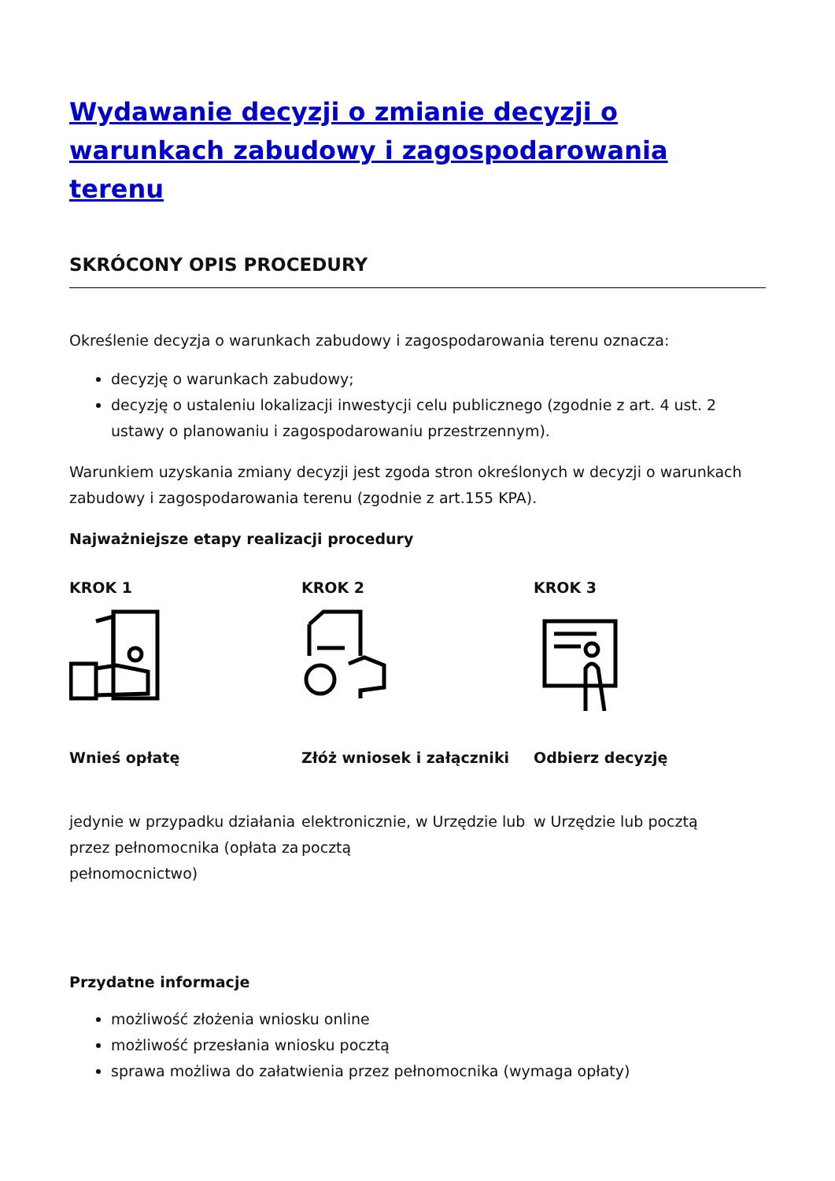Wydawanie decyzji o zmianie decyzji o warunkach zabudowy i zagospodarowania terenu
SKRÓCONY OPIS PROCEDURY
Określenie decyzja o warunkach zabudowy i zagospodarowania terenu oznacza:
decyzję o warunkach zabudowy;
decyzję o ustaleniu lokalizacji inwestycji celu publicznego (zgodnie z art. 4 ust. 2 ustawy o planowaniu i zagospodarowaniu przestrzennym).
Warunkiem uzyskania zmiany decyzji jest zgoda stron określonych w decyzji o warunkach zabudowy i zagospodarowania terenu (zgodnie z art.155 KPA).
Najważniejsze etapy realizacji procedury
KROK 1
Wnieś opłatę
jedynie w przypadku działania przez pełnomocnika (opłata za pełnomocnictwo)
KROK 2
Złóż wniosek i załączniki
elektronicznie, w Urzędzie lub pocztą
KROK 3
Odbierz decyzję
w Urzędzie lub pocztą
Przydatne informacje
możliwość złożenia wniosku online
możliwość przesłania wniosku pocztą
sprawa możliwa do załatwienia przez pełnomocnika (wymaga opłaty)